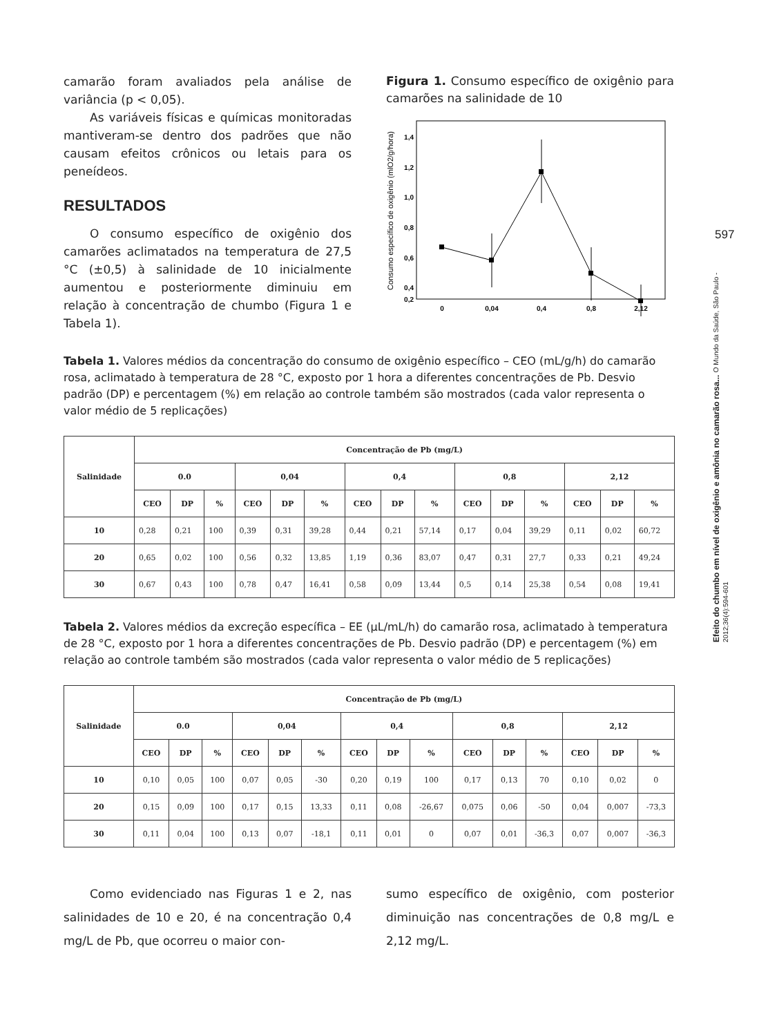597
Efeito do chumbo em nível de oxigênio e amônia no camarão rosa... O Mundo da Saúde, São Paulo - 2012;36(4):594-601
camarão foram avaliados pela análise de variância (p < 0,05).
As variáveis físicas e químicas monitoradas mantiveram-se dentro dos padrões que não causam efeitos crônicos ou letais para os peneídeos.
RESULTADOS
O consumo específico de oxigênio dos camarões aclimatados na temperatura de 27,5 °C (±0,5) à salinidade de 10 inicialmente aumentou e posteriormente diminuiu em relação à concentração de chumbo (Figura 1 e Tabela 1).
Figura 1. Consumo específico de oxigênio para camarões na salinidade de 10
Consumo específico de oxigênio (mlO2/g/hora)
1,4
1,2
1,0
0,8
0,6
0,4
0,2
0
0,04
0,4
0,8
2,12
Tabela 1. Valores médios da concentração do consumo de oxigênio específico – CEO (mL/g/h) do camarão rosa, aclimatado à temperatura de 28 °C, exposto por 1 hora a diferentes concentrações de Pb. Desvio padrão (DP) e percentagem (%) em relação ao controle também são mostrados (cada valor representa o valor médio de 5 replicações)
| Salinidade | Concentração de Pb (mg/L) | | | | | | | | | | | | | | |
| --- | --- | --- | --- | --- | --- | --- | --- | --- | --- | --- | --- | --- | --- | --- | --- |
| | 0.0 | | | 0,04 | | | 0,4 | | | 0,8 | | | 2,12 | | |
| | CEO | DP | % | CEO | DP | % | CEO | DP | % | CEO | DP | % | CEO | DP | % |
| 10 | 0,28 | 0,21 | 100 | 0,39 | 0,31 | 39,28 | 0,44 | 0,21 | 57,14 | 0,17 | 0,04 | 39,29 | 0,11 | 0,02 | 60,72 |
| 20 | 0,65 | 0,02 | 100 | 0,56 | 0,32 | 13,85 | 1,19 | 0,36 | 83,07 | 0,47 | 0,31 | 27,7 | 0,33 | 0,21 | 49,24 |
| 30 | 0,67 | 0,43 | 100 | 0,78 | 0,47 | 16,41 | 0,58 | 0,09 | 13,44 | 0,5 | 0,14 | 25,38 | 0,54 | 0,08 | 19,41 |
Tabela 2. Valores médios da excreção específica – EE (µL/mL/h) do camarão rosa, aclimatado à temperatura de 28 °C, exposto por 1 hora a diferentes concentrações de Pb. Desvio padrão (DP) e percentagem (%) em relação ao controle também são mostrados (cada valor representa o valor médio de 5 replicações)
| Salinidade | Concentração de Pb (mg/L) | | | | | | | | | | | | | | |
| --- | --- | --- | --- | --- | --- | --- | --- | --- | --- | --- | --- | --- | --- | --- | --- |
| | 0.0 | | | 0,04 | | | 0,4 | | | 0,8 | | | 2,12 | | |
| | CEO | DP | % | CEO | DP | % | CEO | DP | % | CEO | DP | % | CEO | DP | % |
| 10 | 0,10 | 0,05 | 100 | 0,07 | 0,05 | -30 | 0,20 | 0,19 | 100 | 0,17 | 0,13 | 70 | 0,10 | 0,02 | 0 |
| 20 | 0,15 | 0,09 | 100 | 0,17 | 0,15 | 13,33 | 0,11 | 0,08 | -26,67 | 0,075 | 0,06 | -50 | 0,04 | 0,007 | -73,3 |
| 30 | 0,11 | 0,04 | 100 | 0,13 | 0,07 | -18,1 | 0,11 | 0,01 | 0 | 0,07 | 0,01 | -36,3 | 0,07 | 0,007 | -36,3 |
Como evidenciado nas Figuras 1 e 2, nas salinidades de 10 e 20, é na concentração 0,4 mg/L de Pb, que ocorreu o maior con-
sumo específico de oxigênio, com posterior diminuição nas concentrações de 0,8 mg/L e 2,12 mg/L.